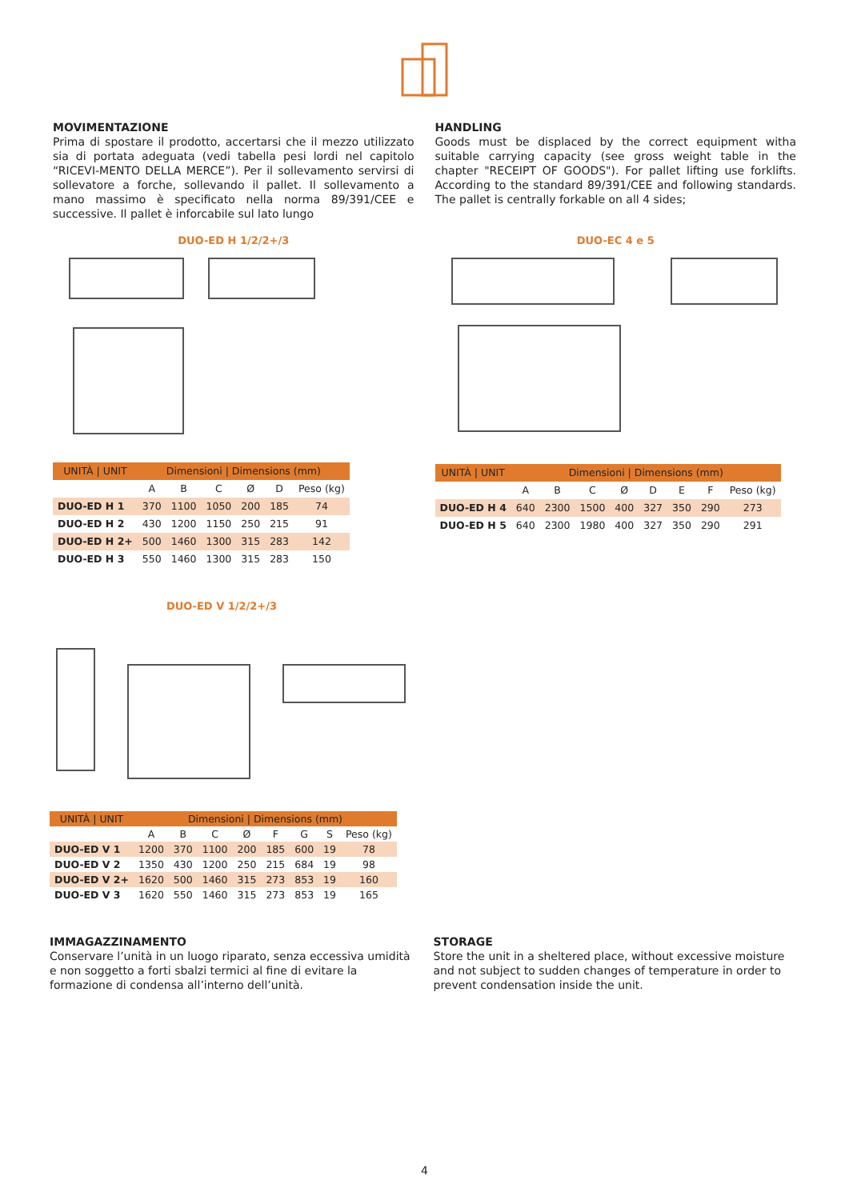MOVIMENTAZIONE
Prima di spostare il prodotto, accertarsi che il mezzo utilizzato sia di portata adeguata (vedi tabella pesi lordi nel capitolo “RICEVI-MENTO DELLA MERCE”). Per il sollevamento servirsi di sollevatore a forche, sollevando il pallet. Il sollevamento a mano massimo è specificato nella norma 89/391/CEE e successive. Il pallet è inforcabile sul lato lungo
HANDLING
Goods must be displaced by the correct equipment witha suitable carrying capacity (see gross weight table in the chapter "RECEIPT OF GOODS"). For pallet lifting use forklifts. According to the standard 89/391/CEE and following standards. The pallet is centrally forkable on all 4 sides;
DUO-ED H 1/2/2+/3
| UNITÀ / UNIT | Dimensioni / Dimensions (mm) | | | | | |
| --- | --- | --- | --- | --- | --- | --- |
| | A | B | C | Ø | D | Peso (kg) |
| DUO-ED H 1 | 370 | 1100 | 1050 | 200 | 185 | 74 |
| DUO-ED H 2 | 430 | 1200 | 1150 | 250 | 215 | 91 |
| DUO-ED H 2+ | 500 | 1460 | 1300 | 315 | 283 | 142 |
| DUO-ED H 3 | 550 | 1460 | 1300 | 315 | 283 | 150 |
DUO-EC 4 e 5
| UNITÀ / UNIT | Dimensioni / Dimensions (mm) | | | | | | | |
| --- | --- | --- | --- | --- | --- | --- | --- | --- |
| | A | B | C | Ø | D | E | F | Peso (kg) |
| DUO-ED H 4 | 640 | 2300 | 1500 | 400 | 327 | 350 | 290 | 273 |
| DUO-ED H 5 | 640 | 2300 | 1980 | 400 | 327 | 350 | 290 | 291 |
DUO-ED V 1/2/2+/3
| UNITÀ / UNIT | Dimensioni / Dimensions (mm) | | | | | | | |
| --- | --- | --- | --- | --- | --- | --- | --- | --- |
| | A | B | C | Ø | F | G | S | Peso (kg) |
| DUO-ED V 1 | 1200 | 370 | 1100 | 200 | 185 | 600 | 19 | 78 |
| DUO-ED V 2 | 1350 | 430 | 1200 | 250 | 215 | 684 | 19 | 98 |
| DUO-ED V 2+ | 1620 | 500 | 1460 | 315 | 273 | 853 | 19 | 160 |
| DUO-ED V 3 | 1620 | 550 | 1460 | 315 | 273 | 853 | 19 | 165 |
IMMAGAZZINAMENTO
Conservare l’unità in un luogo riparato, senza eccessiva umidità e non soggetto a forti sbalzi termici al fine di evitare la formazione di condensa all’interno dell’unità.
STORAGE
Store the unit in a sheltered place, without excessive moisture and not subject to sudden changes of temperature in order to prevent condensation inside the unit.
4